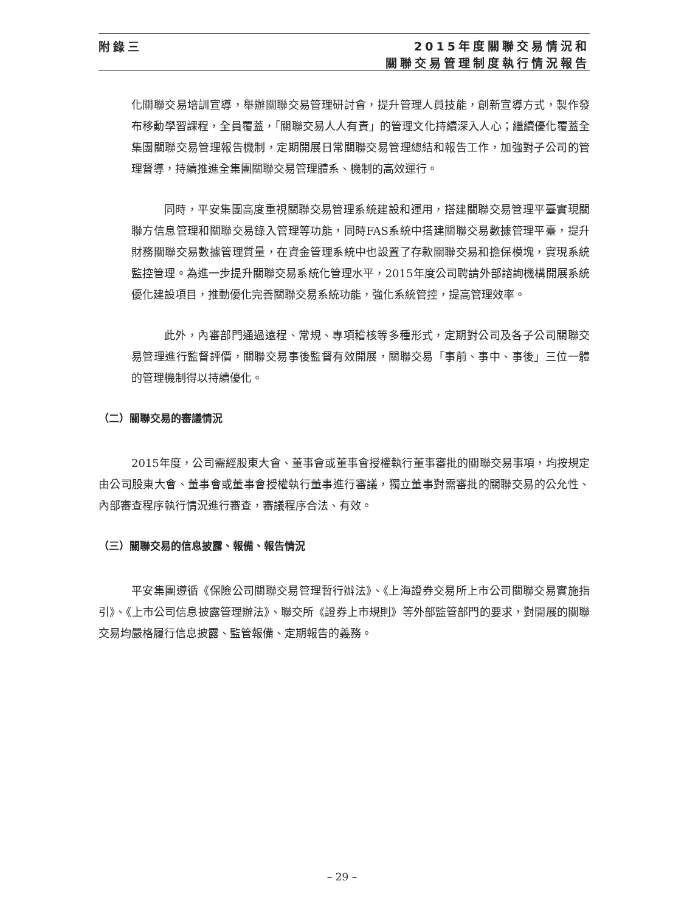附錄三
2015年度關聯交易情況和
關聯交易管理制度執行情況報告
化關聯交易培訓宣導，舉辦關聯交易管理研討會，提升管理人員技能，創新宣導方式，製作發布移動學習課程，全員覆蓋，「關聯交易人人有責」的管理文化持續深入人心；繼續優化覆蓋全集團關聯交易管理報告機制，定期開展日常關聯交易管理總結和報告工作，加強對子公司的管理督導，持續推進全集團關聯交易管理體系、機制的高效運行。
同時，平安集團高度重視關聯交易管理系統建設和運用，搭建關聯交易管理平臺實現關聯方信息管理和關聯交易錄入管理等功能，同時FAS系統中搭建關聯交易數據管理平臺，提升財務關聯交易數據管理質量，在資金管理系統中也設置了存款關聯交易和擔保模塊，實現系統監控管理。為進一步提升關聯交易系統化管理水平，2015年度公司聘請外部諮詢機構開展系統優化建設項目，推動優化完善關聯交易系統功能，強化系統管控，提高管理效率。
此外，內審部門通過遠程、常規、專項稽核等多種形式，定期對公司及各子公司關聯交易管理進行監督評價，關聯交易事後監督有效開展，關聯交易「事前、事中、事後」三位一體的管理機制得以持續優化。
（二）關聯交易的審議情況
2015年度，公司需經股東大會、董事會或董事會授權執行董事審批的關聯交易事項，均按規定由公司股東大會、董事會或董事會授權執行董事進行審議，獨立董事對需審批的關聯交易的公允性、內部審查程序執行情況進行審查，審議程序合法、有效。
（三）關聯交易的信息披露、報備、報告情況
平安集團遵循《保險公司關聯交易管理暫行辦法》、《上海證券交易所上市公司關聯交易實施指引》、《上市公司信息披露管理辦法》、聯交所《證券上市規則》等外部監管部門的要求，對開展的關聯交易均嚴格履行信息披露、監管報備、定期報告的義務。
– 29 –